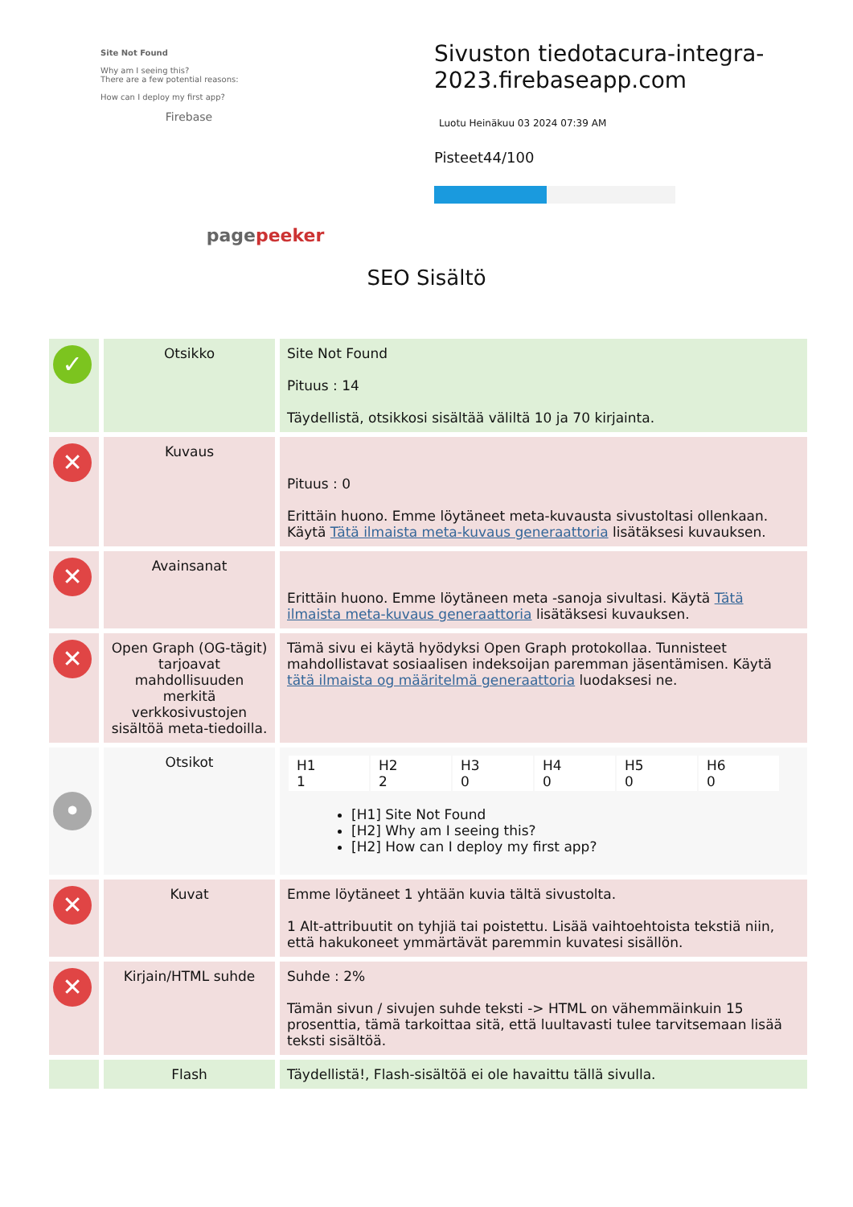Site Not Found
Why am I seeing this?
There are a few potential reasons:
How can I deploy my first app?
Firebase
pagepeeker
Sivuston tiedotacura-integra-2023.firebaseapp.com
Luotu Heinäkuu 03 2024 07:39 AM
Pisteet44/100
SEO Sisältö
| ✓ | Otsikko | Site Not Found Pituus : 14 Täydellistä, otsikkosi sisältää väliltä 10 ja 70 kirjainta. |
| ✕ | Kuvaus | Pituus : 0 Erittäin huono. Emme löytäneet meta-kuvausta sivustoltasi ollenkaan. Käytä Tätä ilmaista meta-kuvaus generaattoria lisätäksesi kuvauksen. |
| ✕ | Avainsanat | Erittäin huono. Emme löytäneen meta -sanoja sivultasi. Käytä Tätä ilmaista meta-kuvaus generaattoria lisätäksesi kuvauksen. |
| ✕ | Open Graph (OG-tägit) tarjoavat mahdollisuuden merkitä verkkosivustojen sisältöä meta-tiedoilla. | Tämä sivu ei käytä hyödyksi Open Graph protokollaa. Tunnisteet mahdollistavat sosiaalisen indeksoijan paremman jäsentämisen. Käytä tätä ilmaista og määritelmä generaattoria luodaksesi ne. |
| • | Otsikot | / H1 1 / H2 2 / H3 0 / H4 0 / H5 0 / H6 0 / [H1] Site Not Found [H2] Why am I seeing this? [H2] How can I deploy my first app? |
| ✕ | Kuvat | Emme löytäneet 1 yhtään kuvia tältä sivustolta. 1 Alt-attribuutit on tyhjiä tai poistettu. Lisää vaihtoehtoista tekstiä niin, että hakukoneet ymmärtävät paremmin kuvatesi sisällön. |
| ✕ | Kirjain/HTML suhde | Suhde : 2% Tämän sivun / sivujen suhde teksti -> HTML on vähemmäinkuin 15 prosenttia, tämä tarkoittaa sitä, että luultavasti tulee tarvitsemaan lisää teksti sisältöä. |
| | Flash | Täydellistä!, Flash-sisältöä ei ole havaittu tällä sivulla. |